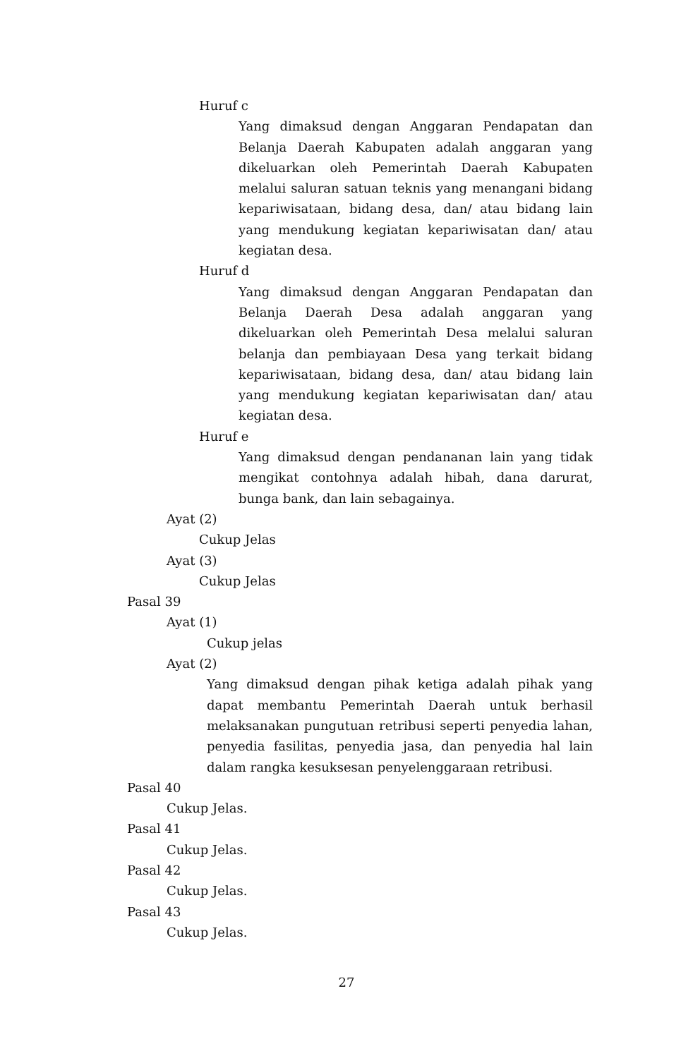Huruf c
Yang dimaksud dengan Anggaran Pendapatan dan Belanja Daerah Kabupaten adalah anggaran yang dikeluarkan oleh Pemerintah Daerah Kabupaten melalui saluran satuan teknis yang menangani bidang kepariwisataan, bidang desa, dan/ atau bidang lain yang mendukung kegiatan kepariwisatan dan/ atau kegiatan desa.
Huruf d
Yang dimaksud dengan Anggaran Pendapatan dan Belanja Daerah Desa adalah anggaran yang dikeluarkan oleh Pemerintah Desa melalui saluran belanja dan pembiayaan Desa yang terkait bidang kepariwisataan, bidang desa, dan/ atau bidang lain yang mendukung kegiatan kepariwisatan dan/ atau kegiatan desa.
Huruf e
Yang dimaksud dengan pendananan lain yang tidak mengikat contohnya adalah hibah, dana darurat, bunga bank, dan lain sebagainya.
Ayat (2)
Cukup Jelas
Ayat (3)
Cukup Jelas
Pasal 39
Ayat (1)
Cukup jelas
Ayat (2)
Yang dimaksud dengan pihak ketiga adalah pihak yang dapat membantu Pemerintah Daerah untuk berhasil melaksanakan pungutuan retribusi seperti penyedia lahan, penyedia fasilitas, penyedia jasa, dan penyedia hal lain dalam rangka kesuksesan penyelenggaraan retribusi.
Pasal 40
Cukup Jelas.
Pasal 41
Cukup Jelas.
Pasal 42
Cukup Jelas.
Pasal 43
Cukup Jelas.
27